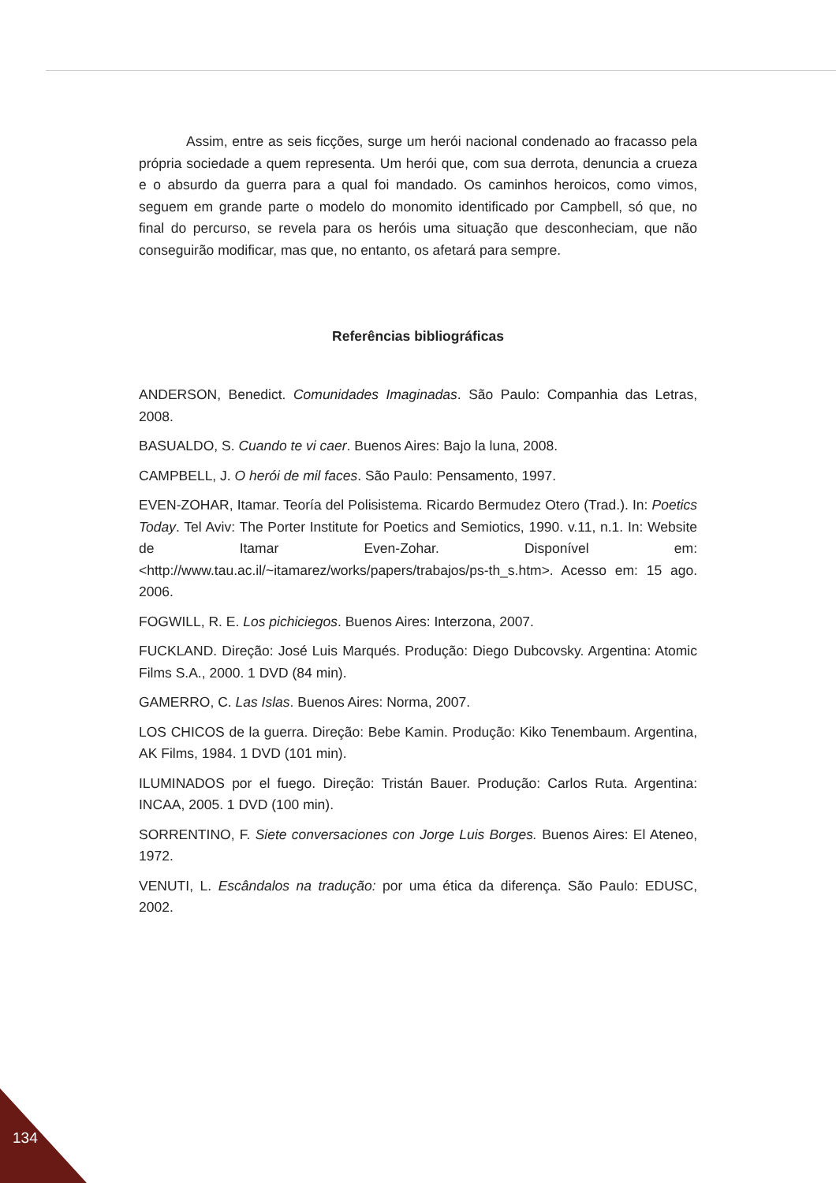Assim, entre as seis ficções, surge um herói nacional condenado ao fracasso pela própria sociedade a quem representa. Um herói que, com sua derrota, denuncia a crueza e o absurdo da guerra para a qual foi mandado. Os caminhos heroicos, como vimos, seguem em grande parte o modelo do monomito identificado por Campbell, só que, no final do percurso, se revela para os heróis uma situação que desconheciam, que não conseguirão modificar, mas que, no entanto, os afetará para sempre.
Referências bibliográficas
ANDERSON, Benedict. Comunidades Imaginadas. São Paulo: Companhia das Letras, 2008.
BASUALDO, S. Cuando te vi caer. Buenos Aires: Bajo la luna, 2008.
CAMPBELL, J. O herói de mil faces. São Paulo: Pensamento, 1997.
EVEN-ZOHAR, Itamar. Teoría del Polisistema. Ricardo Bermudez Otero (Trad.). In: Poetics Today. Tel Aviv: The Porter Institute for Poetics and Semiotics, 1990. v.11, n.1. In: Website de Itamar Even-Zohar. Disponível em: <http://www.tau.ac.il/~itamarez/works/papers/trabajos/ps-th_s.htm>. Acesso em: 15 ago. 2006.
FOGWILL, R. E. Los pichiciegos. Buenos Aires: Interzona, 2007.
FUCKLAND. Direção: José Luis Marqués. Produção: Diego Dubcovsky. Argentina: Atomic Films S.A., 2000. 1 DVD (84 min).
GAMERRO, C. Las Islas. Buenos Aires: Norma, 2007.
LOS CHICOS de la guerra. Direção: Bebe Kamin. Produção: Kiko Tenembaum. Argentina, AK Films, 1984. 1 DVD (101 min).
ILUMINADOS por el fuego. Direção: Tristán Bauer. Produção: Carlos Ruta. Argentina: INCAA, 2005. 1 DVD (100 min).
SORRENTINO, F. Siete conversaciones con Jorge Luis Borges. Buenos Aires: El Ateneo, 1972.
VENUTI, L. Escândalos na tradução: por uma ética da diferença. São Paulo: EDUSC, 2002.
134